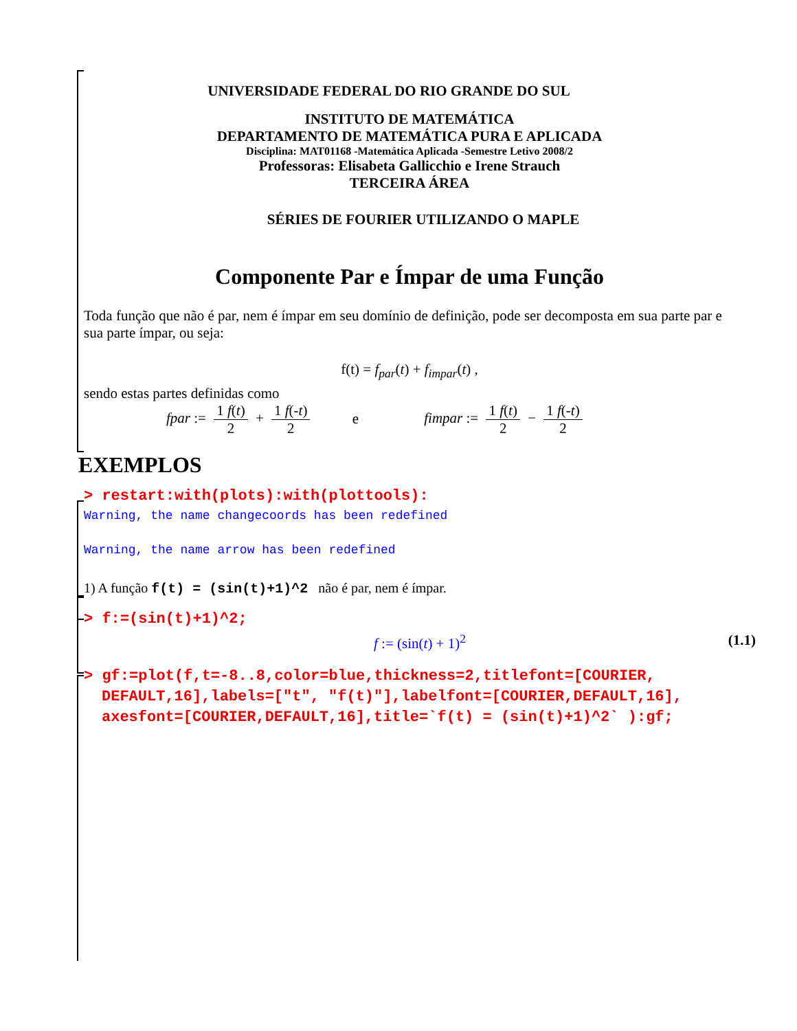UNIVERSIDADE FEDERAL DO RIO GRANDE DO SUL
INSTITUTO DE MATEMÁTICA
DEPARTAMENTO DE MATEMÁTICA PURA E APLICADA
Disciplina: MAT01168 -Matemática Aplicada -Semestre Letivo 2008/2
Professoras: Elisabeta Gallicchio e Irene Strauch
TERCEIRA ÁREA
SÉRIES DE FOURIER UTILIZANDO O MAPLE
Componente Par e Ímpar de uma Função
Toda função que não é par, nem é ímpar em seu domínio de definição, pode ser decomposta em sua parte par e sua parte ímpar, ou seja:
f(t) = f<sub>par</sub>(t) + f<sub>impar</sub>(t) ,
sendo estas partes definidas como
fpar := 1 f(t) 2 + 1 f(-t) 2 e fimpar := 1 f(t) 2 − 1 f(-t) 2
EXEMPLOS
> restart:with(plots):with(plottools):
Warning, the name changecoords has been redefined
Warning, the name arrow has been redefined
1) A função f(t) = (sin(t)+1)^2 não é par, nem é ímpar.
> f:=(sin(t)+1)^2;
f := (sin(t) + 1)<sup>2</sup> (1.1)
> gf:=plot(f,t=-8..8,color=blue,thickness=2,titlefont=[COURIER, DEFAULT,16],labels=["t", "f(t)"],labelfont=[COURIER,DEFAULT,16], axesfont=[COURIER,DEFAULT,16],title=`f(t) = (sin(t)+1)^2` ):gf;